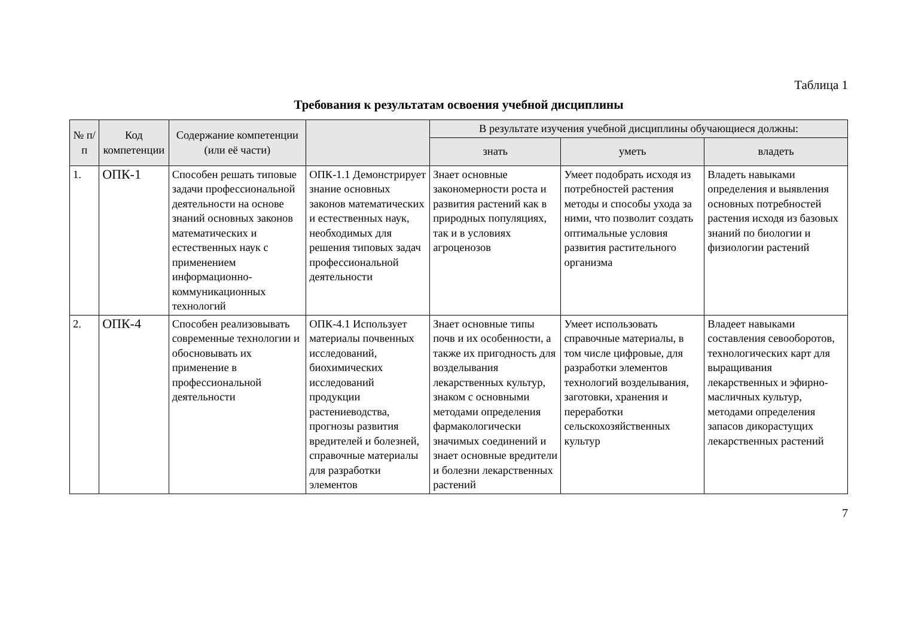Таблица 1
Требования к результатам освоения учебной дисциплины
| № п/п | Код компетенции | Содержание компетенции (или её части) | | В результате изучения учебной дисциплины обучающиеся должны: | | |
| --- | --- | --- | --- | --- | --- | --- |
| | | | | знать | уметь | владеть |
| 1. | ОПК-1 | Способен решать типовые задачи профессиональной деятельности на основе знаний основных законов математических и естественных наук с применением информационно-коммуникационных технологий | ОПК-1.1 Демонстрирует знание основных законов математических и естественных наук, необходимых для решения типовых задач профессиональной деятельности | Знает основные закономерности роста и развития растений как в природных популяциях, так и в условиях агроценозов | Умеет подобрать исходя из потребностей растения методы и способы ухода за ними, что позволит создать оптимальные условия развития растительного организма | Владеть навыками определения и выявления основных потребностей растения исходя из базовых знаний по биологии и физиологии растений |
| 2. | ОПК-4 | Способен реализовывать современные технологии и обосновывать их применение в профессиональной деятельности | ОПК-4.1 Использует материалы почвенных исследований, биохимических исследований продукции растениеводства, прогнозы развития вредителей и болезней, справочные материалы для разработки элементов | Знает основные типы почв и их особенности, а также их пригодность для возделывания лекарственных культур, знаком с основными методами определения фармакологически значимых соединений и знает основные вредители и болезни лекарственных растений | Умеет использовать справочные материалы, в том числе цифровые, для разработки элементов технологий возделывания, заготовки, хранения и переработки сельскохозяйственных культур | Владеет навыками составления севооборотов, технологических карт для выращивания лекарственных и эфирно-масличных культур, методами определения запасов дикорастущих лекарственных растений |
7